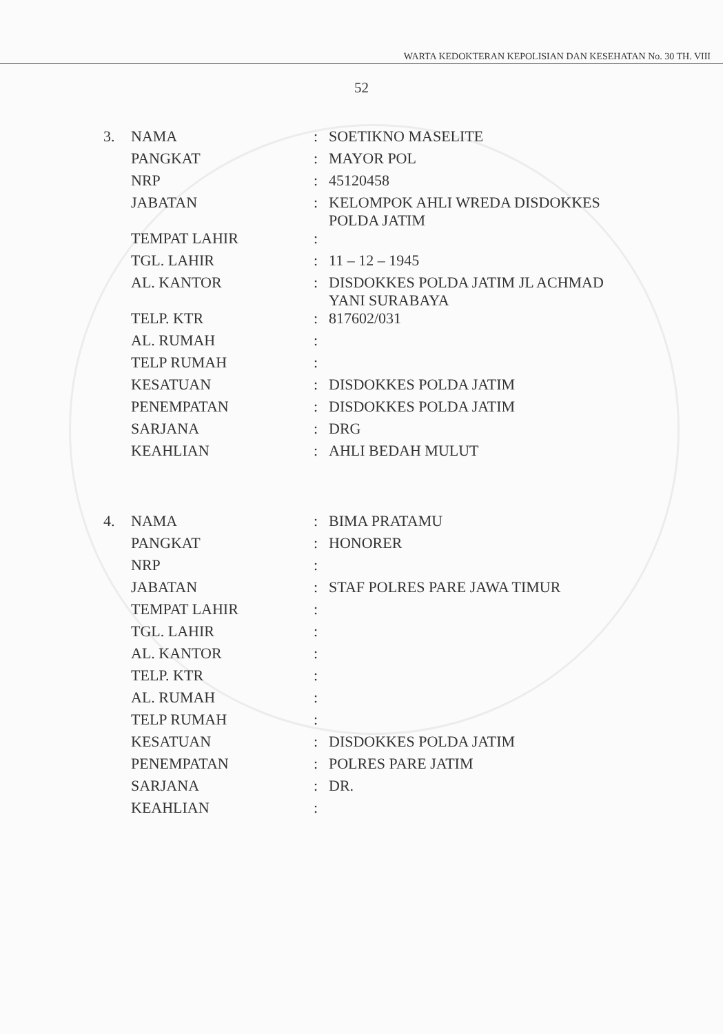WARTA KEDOKTERAN KEPOLISIAN DAN KESEHATAN No. 30 TH. VIII
52
| 3. | NAMA | : | SOETIKNO MASELITE |
| | PANGKAT | : | MAYOR POL |
| | NRP | : | 45120458 |
| | JABATAN | : | KELOMPOK AHLI WREDA DISDOKKES POLDA JATIM |
| | TEMPAT LAHIR | : | |
| | TGL. LAHIR | : | 11 – 12 – 1945 |
| | AL. KANTOR | : | DISDOKKES POLDA JATIM JL ACHMAD YANI SURABAYA |
| | TELP. KTR | : | 817602/031 |
| | AL. RUMAH | : | |
| | TELP RUMAH | : | |
| | KESATUAN | : | DISDOKKES POLDA JATIM |
| | PENEMPATAN | : | DISDOKKES POLDA JATIM |
| | SARJANA | : | DRG |
| | KEAHLIAN | : | AHLI BEDAH MULUT |
| 4. | NAMA | : | BIMA PRATAMU |
| | PANGKAT | : | HONORER |
| | NRP | : | |
| | JABATAN | : | STAF POLRES PARE JAWA TIMUR |
| | TEMPAT LAHIR | : | |
| | TGL. LAHIR | : | |
| | AL. KANTOR | : | |
| | TELP. KTR | : | |
| | AL. RUMAH | : | |
| | TELP RUMAH | : | |
| | KESATUAN | : | DISDOKKES POLDA JATIM |
| | PENEMPATAN | : | POLRES PARE JATIM |
| | SARJANA | : | DR. |
| | KEAHLIAN | : | |